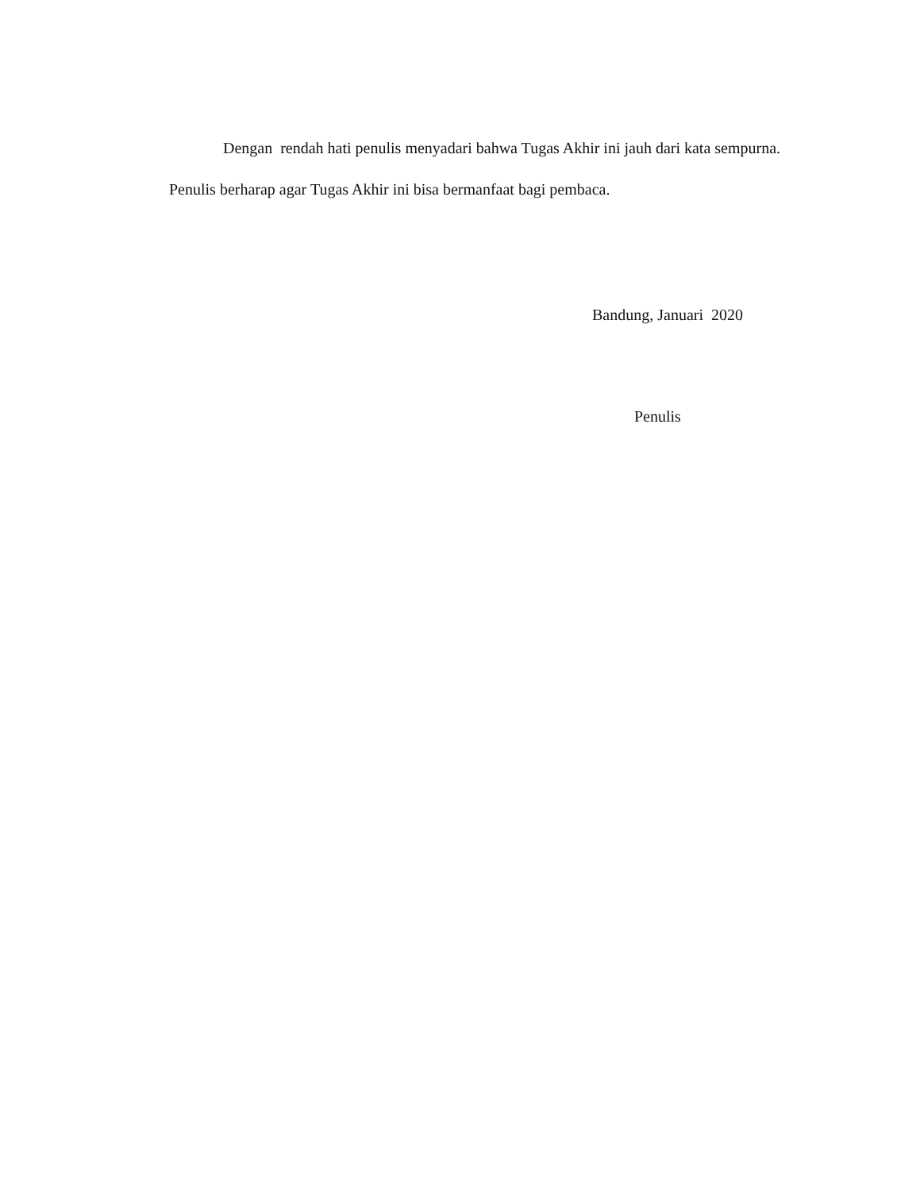Dengan rendah hati penulis menyadari bahwa Tugas Akhir ini jauh dari kata sempurna. Penulis berharap agar Tugas Akhir ini bisa bermanfaat bagi pembaca.
Bandung, Januari 2020
Penulis